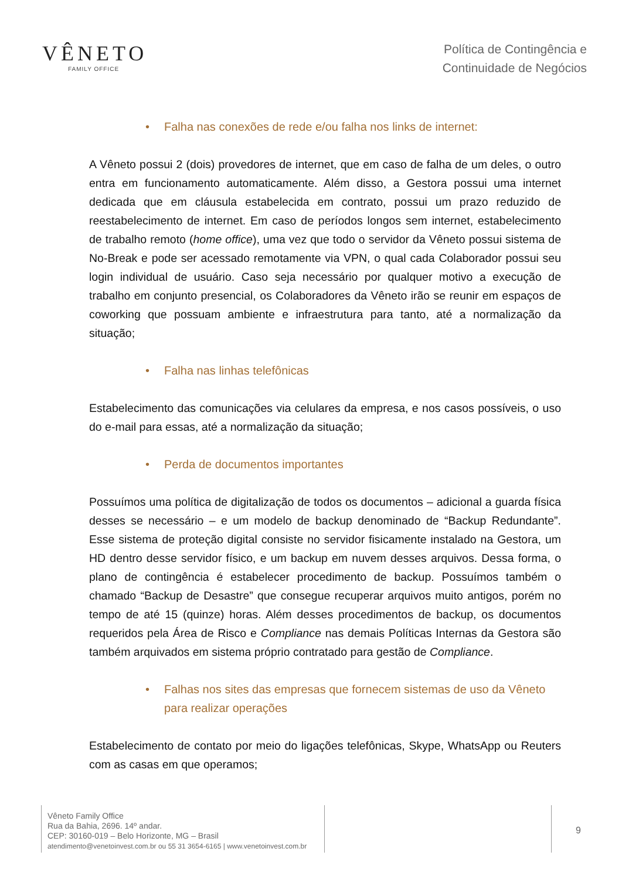VÊNETO
FAMILY OFFICE
Política de Contingência e
Continuidade de Negócios
• Falha nas conexões de rede e/ou falha nos links de internet:
A Vêneto possui 2 (dois) provedores de internet, que em caso de falha de um deles, o outro entra em funcionamento automaticamente. Além disso, a Gestora possui uma internet dedicada que em cláusula estabelecida em contrato, possui um prazo reduzido de reestabelecimento de internet. Em caso de períodos longos sem internet, estabelecimento de trabalho remoto (home office), uma vez que todo o servidor da Vêneto possui sistema de No-Break e pode ser acessado remotamente via VPN, o qual cada Colaborador possui seu login individual de usuário. Caso seja necessário por qualquer motivo a execução de trabalho em conjunto presencial, os Colaboradores da Vêneto irão se reunir em espaços de coworking que possuam ambiente e infraestrutura para tanto, até a normalização da situação;
• Falha nas linhas telefônicas
Estabelecimento das comunicações via celulares da empresa, e nos casos possíveis, o uso do e-mail para essas, até a normalização da situação;
• Perda de documentos importantes
Possuímos uma política de digitalização de todos os documentos – adicional a guarda física desses se necessário – e um modelo de backup denominado de “Backup Redundante”. Esse sistema de proteção digital consiste no servidor fisicamente instalado na Gestora, um HD dentro desse servidor físico, e um backup em nuvem desses arquivos. Dessa forma, o plano de contingência é estabelecer procedimento de backup. Possuímos também o chamado “Backup de Desastre” que consegue recuperar arquivos muito antigos, porém no tempo de até 15 (quinze) horas. Além desses procedimentos de backup, os documentos requeridos pela Área de Risco e Compliance nas demais Políticas Internas da Gestora são também arquivados em sistema próprio contratado para gestão de Compliance.
• Falhas nos sites das empresas que fornecem sistemas de uso da Vêneto para realizar operações
Estabelecimento de contato por meio do ligações telefônicas, Skype, WhatsApp ou Reuters com as casas em que operamos;
Vêneto Family Office
Rua da Bahia, 2696. 14º andar.
CEP: 30160-019 – Belo Horizonte, MG – Brasil
atendimento@venetoinvest.com.br ou 55 31 3654-6165 | www.venetoinvest.com.br
9